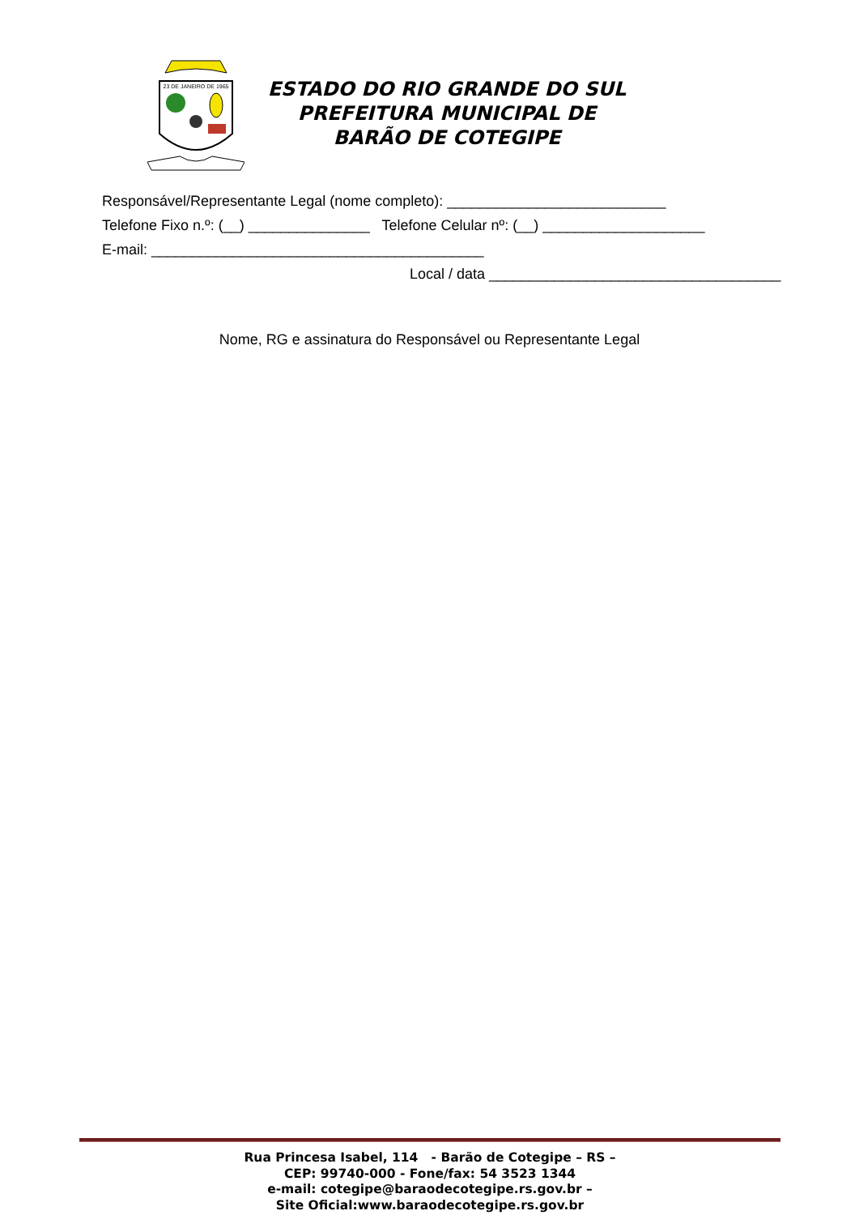23 DE JANEIRO DE 1965
ESTADO DO RIO GRANDE DO SUL
PREFEITURA MUNICIPAL DE
BARÃO DE COTEGIPE
Responsável/Representante Legal (nome completo): ___________________________
Telefone Fixo n.º: (__) _______________ Telefone Celular nº: (__) ____________________
E-mail: _________________________________________
Local / data ____________________________________
Nome, RG e assinatura do Responsável ou Representante Legal
Rua Princesa Isabel, 114 - Barão de Cotegipe – RS –
CEP: 99740-000 - Fone/fax: 54 3523 1344
e-mail: cotegipe@baraodecotegipe.rs.gov.br –
Site Oficial:www.baraodecotegipe.rs.gov.br